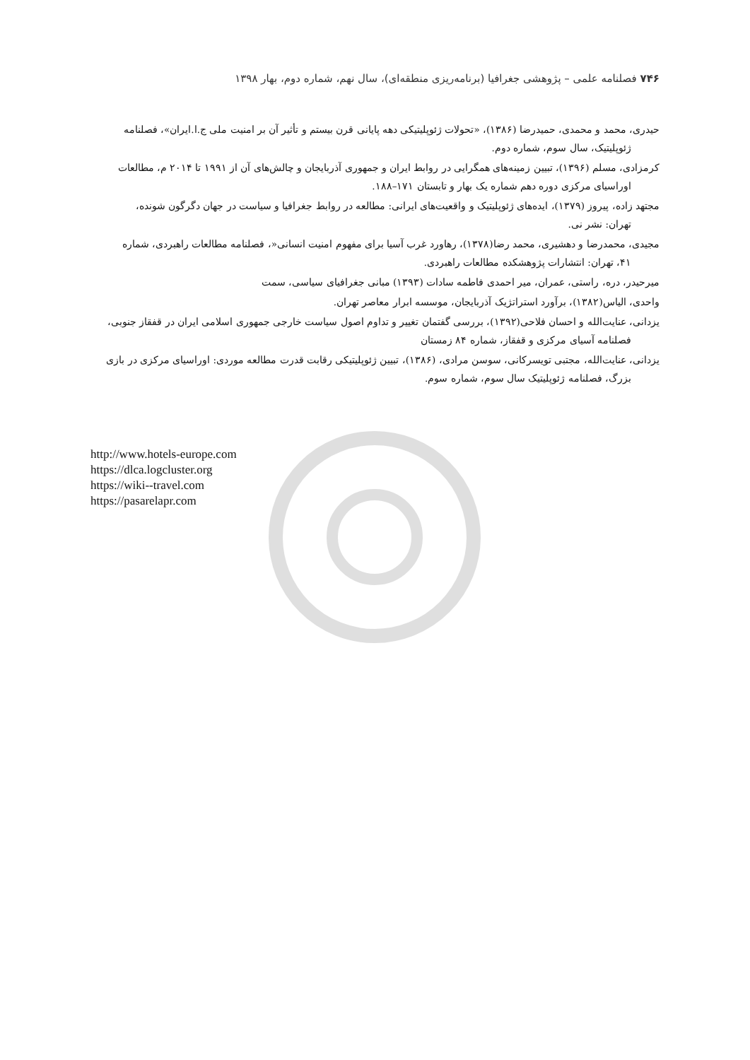۷۴۶ فصلنامه علمی – پژوهشی جغرافیا (برنامه‌ریزی منطقه‌ای)، سال نهم، شماره دوم، بهار ۱۳۹۸
حیدری، محمد و محمدی، حمیدرضا (۱۳۸۶)، «تحولات ژئوپلیتیکی دهه پایانی قرن بیستم و تأثیر آن بر امنیت ملی ج.ا.ایران»، فصلنامه
ژئوپلیتیک، سال سوم، شماره دوم.
کرمزادی، مسلم (۱۳۹۶)، تبیین زمینه‌های همگرایی در روابط ایران و جمهوری آذربایجان و چالش‌های آن از ۱۹۹۱ تا ۲۰۱۴ م، مطالعات
اوراسیای مرکزی دوره دهم شماره یک بهار و تابستان ۱۷۱–۱۸۸.
مجتهد زاده، پیروز (۱۳۷۹)، ایده‌های ژئوپلیتیک و واقعیت‌های ایرانی: مطالعه در روابط جغرافیا و سیاست در جهان دگرگون شونده،
تهران: نشر نی.
مجیدی، محمدرضا و دهشیری، محمد رضا(۱۳۷۸)، رهاورد غرب آسیا برای مفهوم امنیت انسانی«، فصلنامه مطالعات راهبردی، شماره
۴۱، تهران: انتشارات پژوهشکده مطالعات راهبردی.
میرحیدر، دره، راستی، عمران، میر احمدی فاطمه سادات (۱۳۹۳) مبانی جغرافیای سیاسی، سمت
واحدی، الیاس(۱۳۸۲)، برآورد استراتژیک آذربایجان، موسسه ابرار معاصر تهران.
یزدانی، عنایت‌الله و احسان فلاحی(۱۳۹۲)، بررسی گفتمان تغییر و تداوم اصول سیاست خارجی جمهوری اسلامی ایران در قفقاز جنوبی،
فصلنامه آسیای مرکزی و قفقاز، شماره ۸۴ زمستان
یزدانی، عنایت‌الله، مجتبی تویسرکانی، سوسن مرادی، (۱۳۸۶)، تبیین ژئوپلیتیکی رقابت قدرت مطالعه موردی: اوراسیای مرکزی در بازی
بزرگ، فصلنامه ژئوپلیتیک سال سوم، شماره سوم.
http://www.hotels-europe.com
https://dlca.logcluster.org
https://wiki--travel.com
https://pasarelapr.com